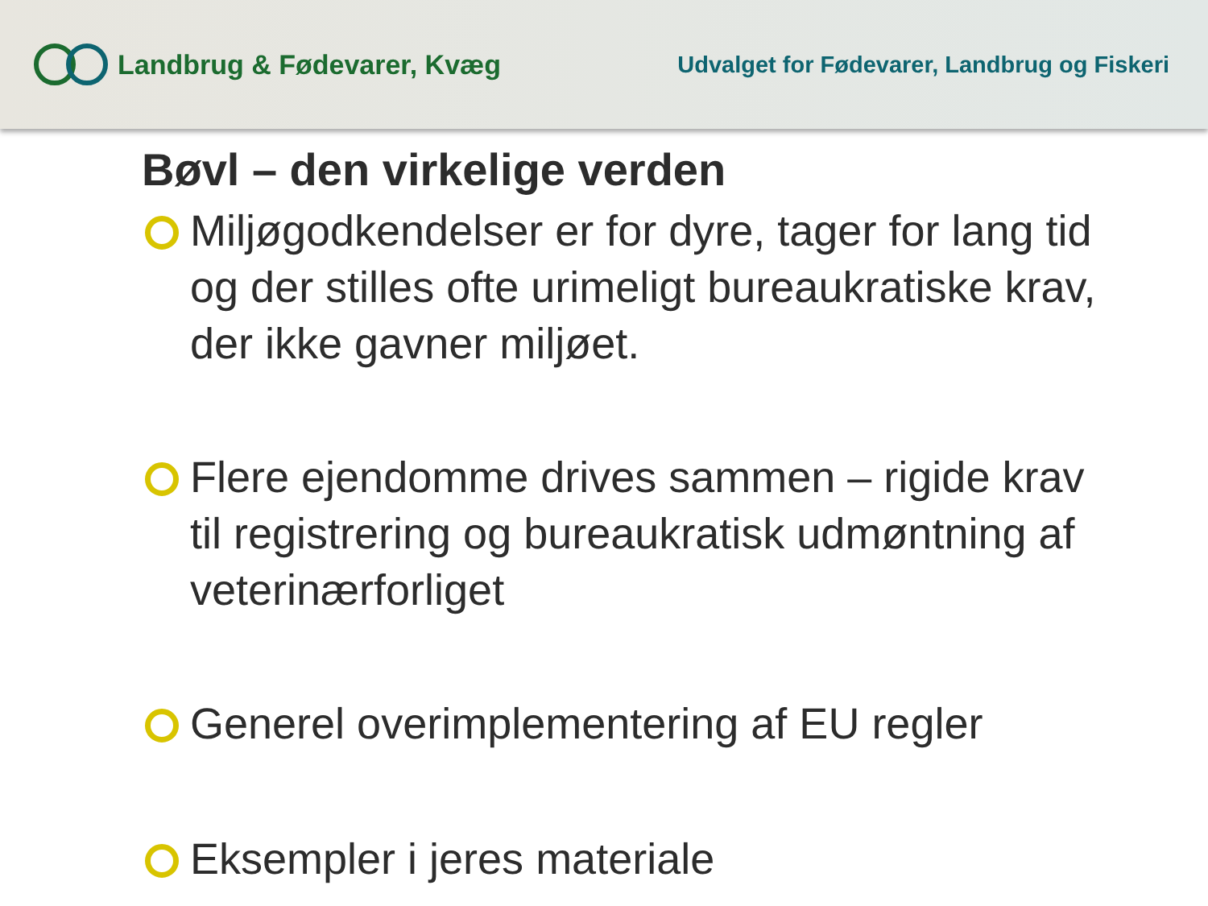Landbrug & Fødevarer, Kvæg
Udvalget for Fødevarer, Landbrug og Fiskeri
Bøvl – den virkelige verden
Miljøgodkendelser er for dyre, tager for lang tid og der stilles ofte urimeligt bureaukratiske krav, der ikke gavner miljøet.
Flere ejendomme drives sammen – rigide krav til registrering og bureaukratisk udmøntning af veterinærforliget
Generel overimplementering af EU regler
Eksempler i jeres materiale